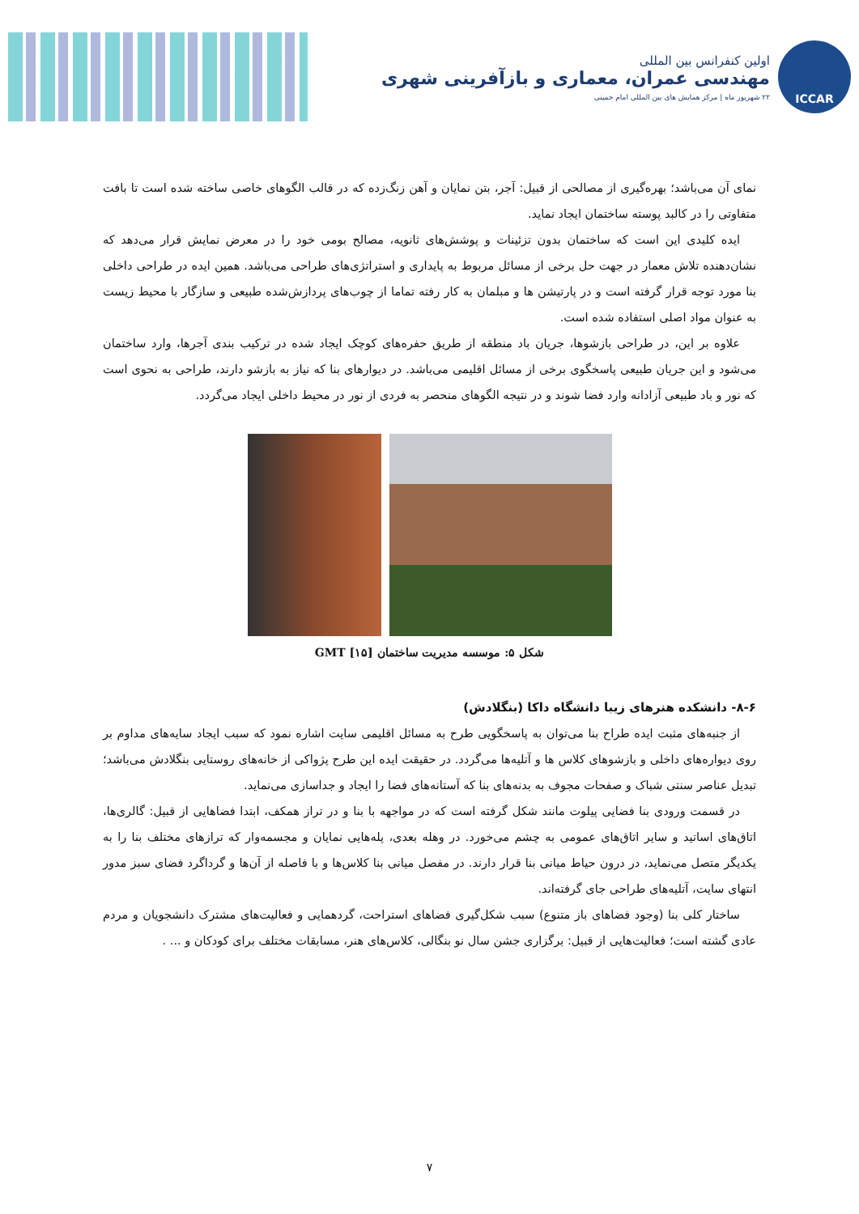ICCAR
اولین کنفرانس بین المللی
مهندسی عمران، معماری و بازآفرینی شهری
۲۲ شهریور ماه | مرکز همایش های بین المللی امام خمینی
نمای آن می‌باشد؛ بهره‌گیری از مصالحی از قبیل: آجر، بتن نمایان و آهن زنگ‌زده که در قالب الگوهای خاصی ساخته شده است تا بافت متفاوتی را در کالبد پوسته ساختمان ایجاد نماید.
ایده کلیدی این است که ساختمان بدون تزئینات و پوشش‌های ثانویه، مصالح بومی خود را در معرض نمایش قرار می‌دهد که نشان‌دهنده تلاش معمار در جهت حل برخی از مسائل مربوط به پایداری و استراتژی‌های طراحی می‌باشد. همین ایده در طراحی داخلی بنا مورد توجه قرار گرفته است و در پارتیشن ها و مبلمان به کار رفته تماما از چوب‌های پردازش‌شده طبیعی و سازگار با محیط زیست به عنوان مواد اصلی استفاده شده است.
علاوه بر این، در طراحی بازشوها، جریان باد منطقه از طریق حفره‌های کوچک ایجاد شده در ترکیب بندی آجرها، وارد ساختمان می‌شود و این جریان طبیعی پاسخگوی برخی از مسائل اقلیمی می‌باشد. در دیوارهای بنا که نیاز به بازشو دارند، طراحی به نحوی است که نور و باد طبیعی آزادانه وارد فضا شوند و در نتیجه الگوهای منحصر به فردی از نور در محیط داخلی ایجاد می‌گردد.
شکل ۵: موسسه مدیریت ساختمان GMT [۱۵]
۸-۶- دانشکده هنرهای زیبا دانشگاه داکا (بنگلادش)
از جنبه‌های مثبت ایده طراح بنا می‌توان به پاسخگویی طرح به مسائل اقلیمی سایت اشاره نمود که سبب ایجاد سایه‌های مداوم بر روی دیواره‌های داخلی و بازشوهای کلاس ها و آتلیه‌ها می‌گردد. در حقیقت ایده این طرح پژواکی از خانه‌های روستایی بنگلادش می‌باشد؛ تبدیل عناصر سنتی شباک و صفحات مجوف به بدنه‌های بنا که آستانه‌های فضا را ایجاد و جداسازی می‌نماید.
در قسمت ورودی بنا فضایی پیلوت مانند شکل گرفته است که در مواجهه با بنا و در تراز همکف، ابتدا فضاهایی از قبیل: گالری‌ها، اتاق‌های اساتید و سایر اتاق‌های عمومی به چشم می‌خورد. در وهله بعدی، پله‌هایی نمایان و مجسمه‌وار که ترازهای مختلف بنا را به یکدیگر متصل می‌نماید، در درون حیاط میانی بنا قرار دارند. در مفصل میانی بنا کلاس‌ها و با فاصله از آن‌ها و گرداگرد فضای سبز مدور انتهای سایت، آتلیه‌های طراحی جای گرفته‌اند.
ساختار کلی بنا (وجود فضاهای باز متنوع) سبب شکل‌گیری فضاهای استراحت، گردهمایی و فعالیت‌های مشترک دانشجویان و مردم عادی گشته است؛ فعالیت‌هایی از قبیل: برگزاری جشن سال نو بنگالی، کلاس‌های هنر، مسابقات مختلف برای کودکان و ... .
۷